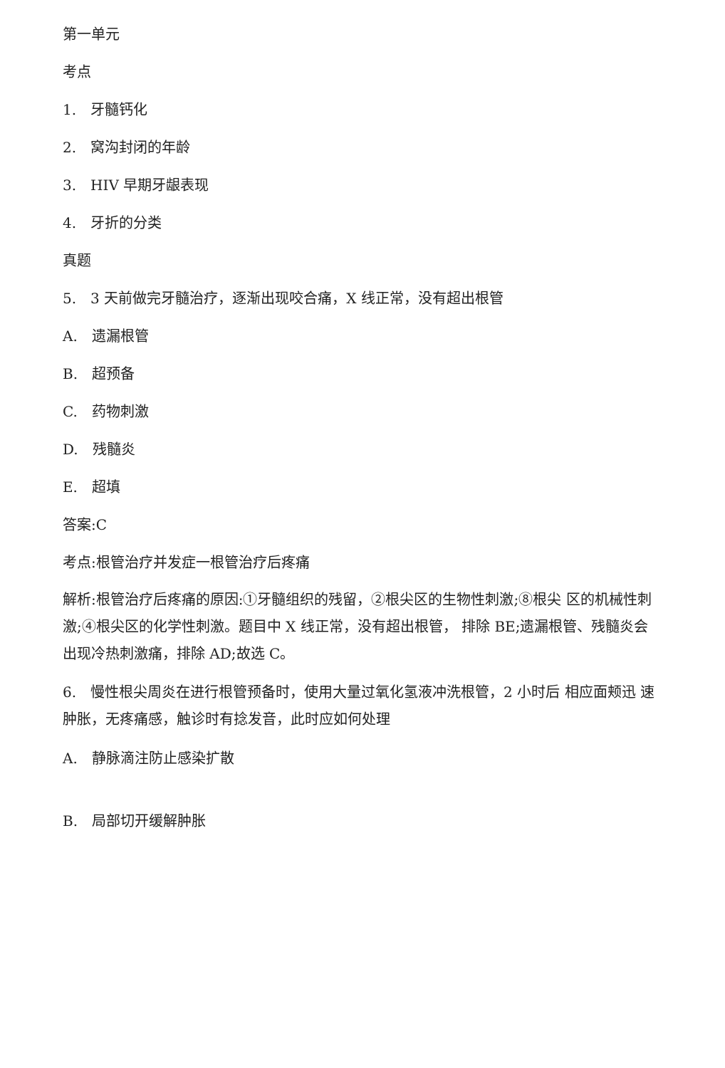第一单元
考点
1.　牙髓钙化
2.　窝沟封闭的年龄
3.　HIV 早期牙龈表现
4.　牙折的分类
真题
5.　3 天前做完牙髓治疗，逐渐出现咬合痛，X 线正常，没有超出根管
A.　遗漏根管
B.　超预备
C.　药物刺激
D.　残髓炎
E.　超填
答案:C
考点:根管治疗并发症一根管治疗后疼痛
解析:根管治疗后疼痛的原因:①牙髓组织的残留，②根尖区的生物性刺激;⑧根尖 区的机械性刺激;④根尖区的化学性刺激。题目中 X 线正常，没有超出根管， 排除 BE;遗漏根管、残髓炎会出现冷热刺激痛，排除 AD;故选 C。
6.　慢性根尖周炎在进行根管预备时，使用大量过氧化氢液冲洗根管，2 小时后 相应面颊迅 速肿胀，无疼痛感，触诊时有捻发音，此时应如何处理
A.　静脉滴注防止感染扩散
B.　局部切开缓解肿胀